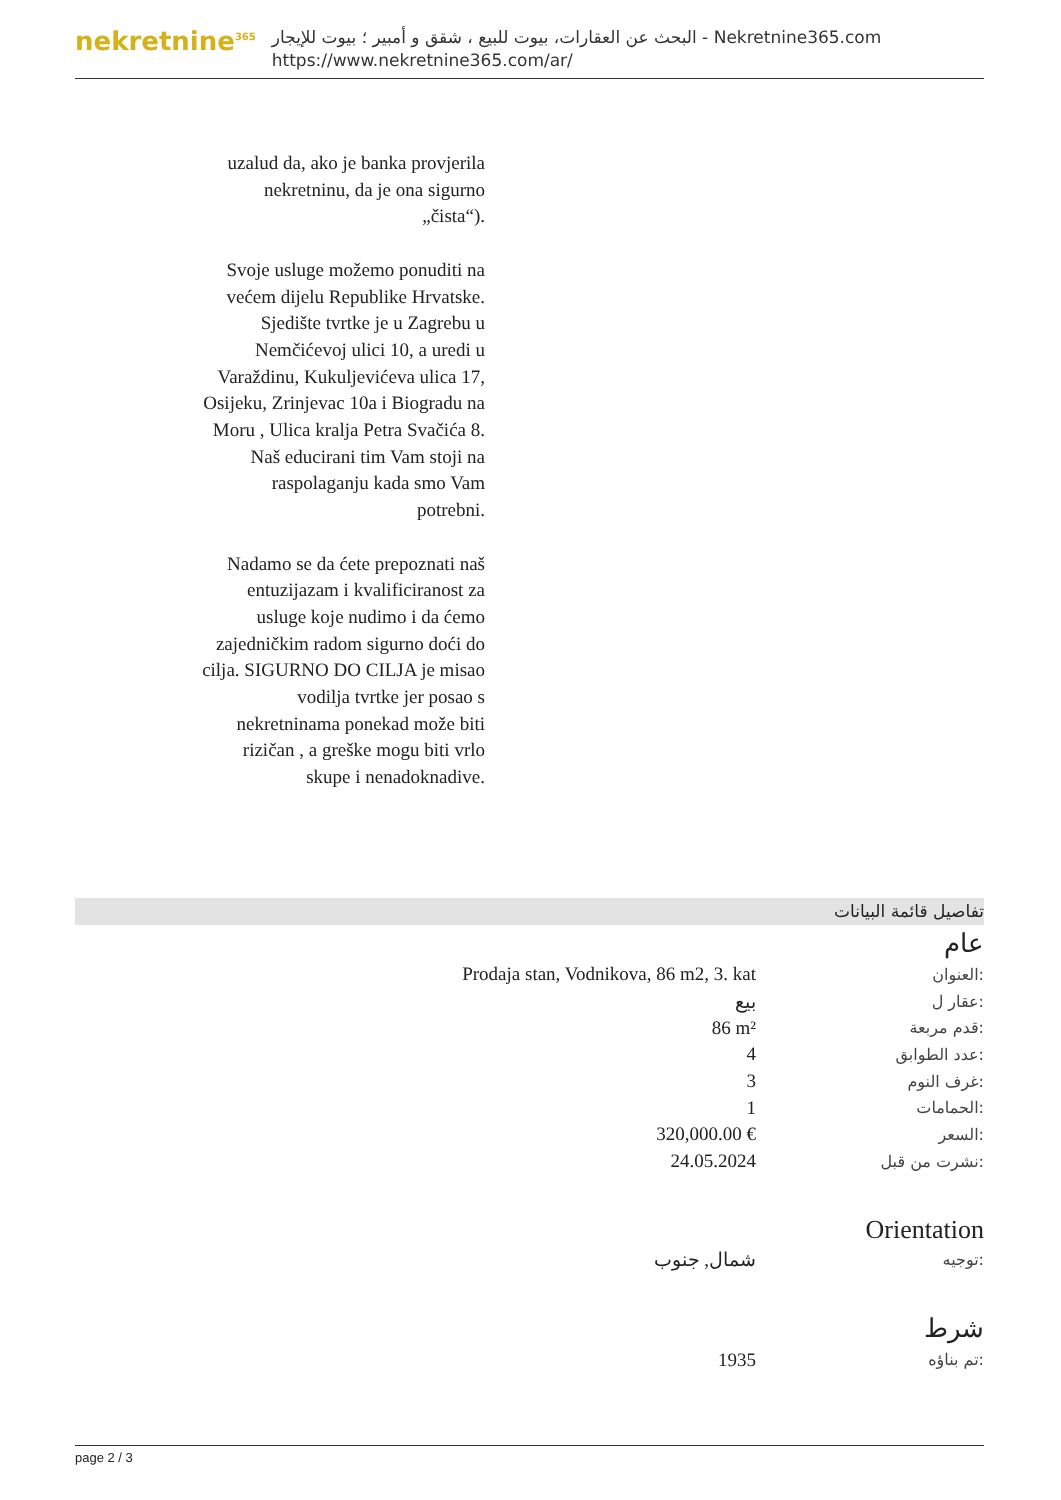nekretnine<sup>365</sup>
البحث عن العقارات، بيوت للبيع ، شقق و أمبير ؛ بيوت للإيجار - Nekretnine365.com
https://www.nekretnine365.com/ar/
uzalud da, ako je banka provjerila nekretninu, da je ona sigurno „čista“).
Svoje usluge možemo ponuditi na većem dijelu Republike Hrvatske. Sjedište tvrtke je u Zagrebu u Nemčićevoj ulici 10, a uredi u Varaždinu, Kukuljevićeva ulica 17, Osijeku, Zrinjevac 10a i Biogradu na Moru , Ulica kralja Petra Svačića 8.
Naš educirani tim Vam stoji na raspolaganju kada smo Vam potrebni.
Nadamo se da ćete prepoznati naš entuzijazam i kvalificiranost za usluge koje nudimo i da ćemo zajedničkim radom sigurno doći do cilja. SIGURNO DO CILJA je misao vodilja tvrtke jer posao s nekretninama ponekad može biti rizičan , a greške mogu biti vrlo skupe i nenadoknadive.
تفاصيل قائمة البيانات
عام
| Prodaja stan, Vodnikova, 86 m2, 3. kat | العنوان: |
| بيع | عقار ل: |
| 86 m² | قدم مربعة: |
| 4 | عدد الطوابق: |
| 3 | غرف النوم: |
| 1 | الحمامات: |
| 320,000.00 € | السعر: |
| 24.05.2024 | نشرت من قبل: |
Orientation
| شمال, جنوب | توجيه: |
شرط
| 1935 | تم بناؤه: |
page 2 / 3